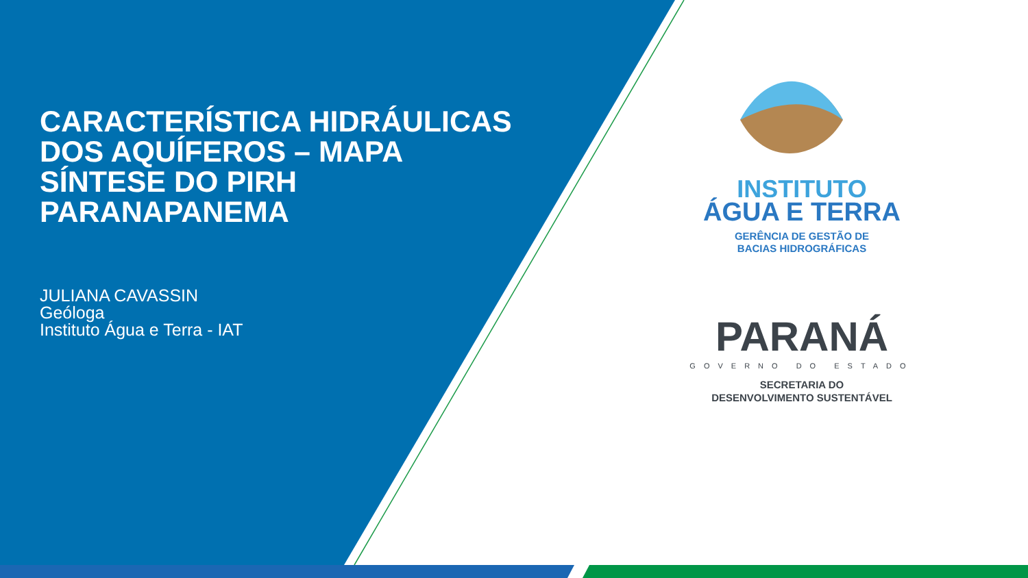CARACTERÍSTICA HIDRÁULICAS DOS AQUÍFEROS – MAPA SÍNTESE DO PIRH PARANAPANEMA
JULIANA CAVASSIN
Geóloga
Instituto Água e Terra - IAT
INSTITUTO
ÁGUA E TERRA
GERÊNCIA DE GESTÃO DE
BACIAS HIDROGRÁFICAS
PARANÁ
GOVERNO DO ESTADO
SECRETARIA DO
DESENVOLVIMENTO SUSTENTÁVEL